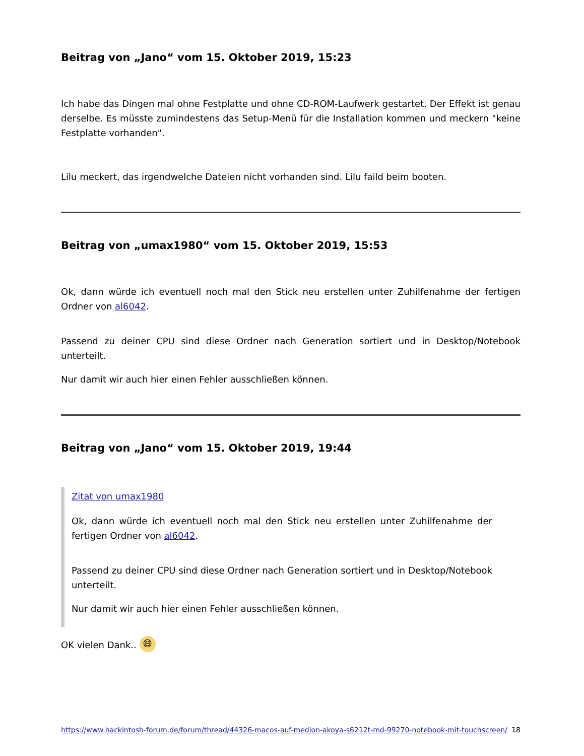Beitrag von „Jano“ vom 15. Oktober 2019, 15:23
Ich habe das Dingen mal ohne Festplatte und ohne CD-ROM-Laufwerk gestartet. Der Effekt ist genau derselbe. Es müsste zumindestens das Setup-Menü für die Installation kommen und meckern "keine Festplatte vorhanden".
Lilu meckert, das irgendwelche Dateien nicht vorhanden sind. Lilu faild beim booten.
Beitrag von „umax1980“ vom 15. Oktober 2019, 15:53
Ok, dann würde ich eventuell noch mal den Stick neu erstellen unter Zuhilfenahme der fertigen Ordner von al6042.
Passend zu deiner CPU sind diese Ordner nach Generation sortiert und in Desktop/Notebook unterteilt.
Nur damit wir auch hier einen Fehler ausschließen können.
Beitrag von „Jano“ vom 15. Oktober 2019, 19:44
Zitat von umax1980
Ok, dann würde ich eventuell noch mal den Stick neu erstellen unter Zuhilfenahme der fertigen Ordner von al6042.
Passend zu deiner CPU sind diese Ordner nach Generation sortiert und in Desktop/Notebook unterteilt.
Nur damit wir auch hier einen Fehler ausschließen können.
OK vielen Dank.. 😄
https://www.hackintosh-forum.de/forum/thread/44326-macos-auf-medion-akoya-s6212t-md-99270-notebook-mit-touchscreen/ 18